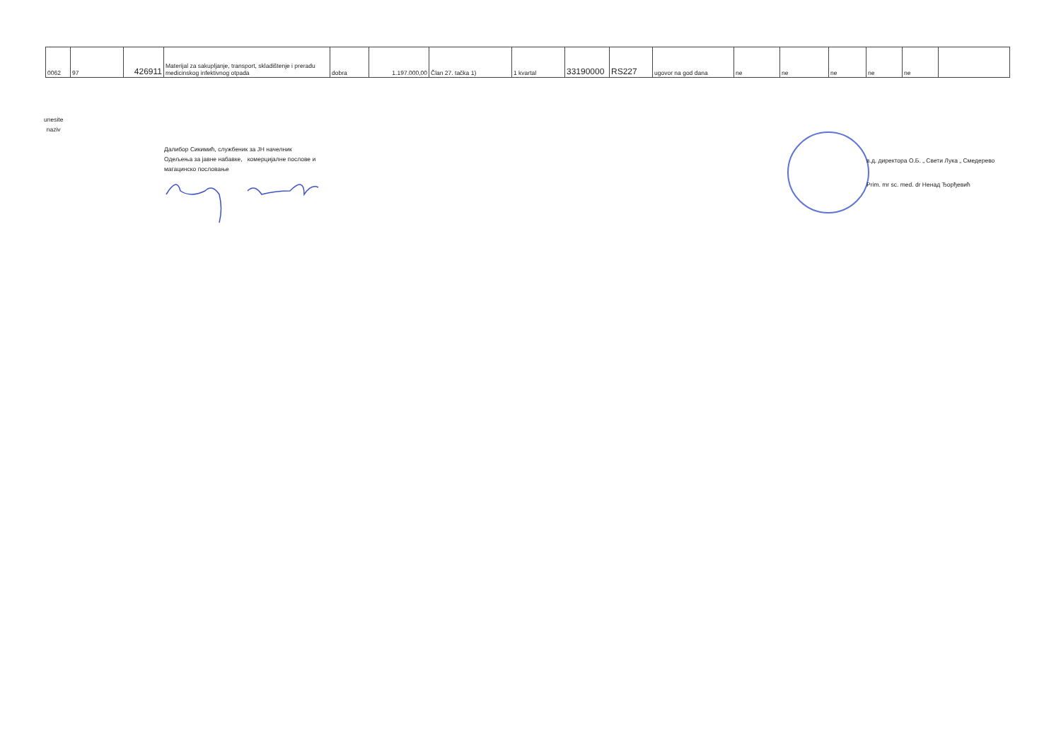| 0062 | 97 | 426911 | Materijal za sakupljanje, transport, skladištenje i preradu medicinskog infektivnog otpada | dobra | 1.197.000,00 | Član 27. tačka 1) | 1 kvartal | 33190000 | RS227 | ugovor na god dana | ne | ne | ne | ne | ne | |
unesite
naziv
Далибор Сикимић, службеник за ЈН начелник
Одељења за јавне набавке, комерцијалне послове и
магацинско пословање
в.д. директора О.Б. „ Свети Лука „ Смедерево
Prim. mr sc. med. dr Ненад Ђорђевић